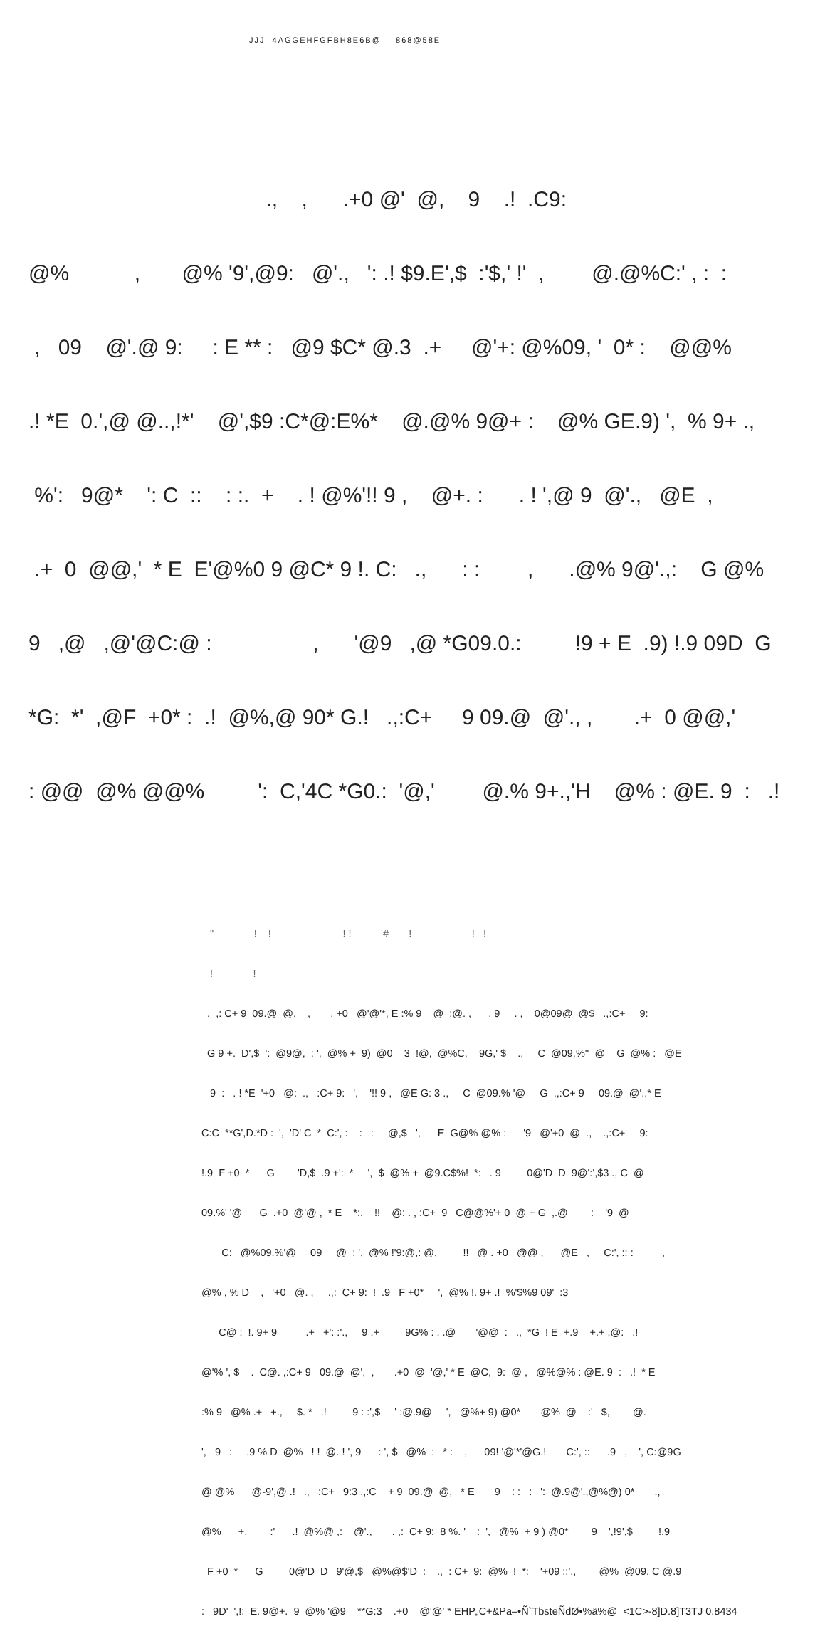JJJ 4AGGEHFGFBH8E6B@ 868@58E
., , .+0 @' @, 9 .! .C9:
@% , @% '9',@9: @'., ': .! $9.E',$ :'$,' !' , @.@%C:' , : :
, 09 @'.@ 9: : E ** : @9 $C* @.3 .+ @'+: @%09, ' 0* : @@%
.! *E 0.',@ @..,!*' @',$9 :C*@:E%* @.@% 9@+ : @% GE.9) ', % 9+ .,
%': 9@* ': C :: : :. + . ! @%'!! 9 , @+. : . ! ',@ 9 @'., @E ,
.+ 0 @@,' * E E'@%0 9 @C* 9 !. C: ., : : , .@% 9@'.,: G @%
9 ,@ ,@'@C:@ : , '@9 ,@ *G09.0.: !9 + E .9) !.9 09D G
*G: *' ,@F +0* : .! @%,@ 90* G.! .,:C+ 9 09.@ @'., , .+ 0 @@,'
: @@ @% @@% ': C,'4C *G0.: '@,' @.% 9+.,'H @% : @E. 9 : .!
" ! ! ! ! # ! ! !
! !
. ,: C+ 9 09.@ @, , . +0 @'@'*, E :% 9 @ :@. , . 9 . , 0@09@ @$ .,:C+ 9:
G 9 +. D',$ ': @9@, : ', @% + 9) @0 3 !@, @%C, 9G,' $ ., C @09.%'' @ G @% : @E
9 : . ! *E '+0 @: ., :C+ 9: ', '!! 9 , @E G: 3 ., C @09.% '@ G .,:C+ 9 09.@ @'.,* E
C:C **G',D.*D : ', 'D' C * C:', : : : @,$ ', E G@% @% : '9 @'+0 @ ., .,:C+ 9:
!.9 F +0 * G 'D,$ .9 +': * ', $ @% + @9.C$%! *: . 9 0@'D D 9@':',$3 ., C @
09.%' '@ G .+0 @'@ , * E *:. !! @: . , :C+ 9 C@@%'+ 0 @ + G ,.@ : '9 @
C: @%09.%'@ 09 @ : ', @% !'9:@,: @, !! @ . +0 @@ , @E , C:', :: : ,
@% , % D , '+0 @. , .,: C+ 9: ! .9 F +0* ', @% !. 9+ .! %'$%9 09' :3
C@ : !. 9+ 9 .+ +': :'., 9 .+ 9G% : , .@ '@@ : ., *G ! E +.9 +.+ ,@: .!
@'% ', $ . C@. ,:C+ 9 09.@ @', , .+0 @ '@,' * E @C, 9: @ , @%@% : @E. 9 : .! * E
:% 9 @% .+ +., $. * .! 9 : :',$ ' :@.9@ ', @%+ 9) @0* @% @ :' $, @.
', 9 : .9 % D @% ! ! @. ! ', 9 : ', $ @% : * : , 09! '@'*'@G.! C:', :: .9 , ', C:@9G
@ @% @-9',@ .! ., :C+ 9:3 .,:C + 9 09.@ @, * E 9 : : : ': @.9@'.,@%@) 0* .,
@% +, :' .! @%@ ,: @'., . ,: C+ 9: 8 %. ' : ', @% + 9 ) @0* 9 ',!9',$ !.9
F +0 * G 0@'D D 9'@,$ @%@$'D : ., : C+ 9: @% ! *: '+09 ::'., @% @09. C @.9
: 9D' ',!: E. 9@+. 9 @% '@9 **G:3 .+0 @'@' * EHP„C+&Pa–•Ñ`TbsteÑdØ•%ä%@ <1C>-8]D.8]T3TJ 0.8434